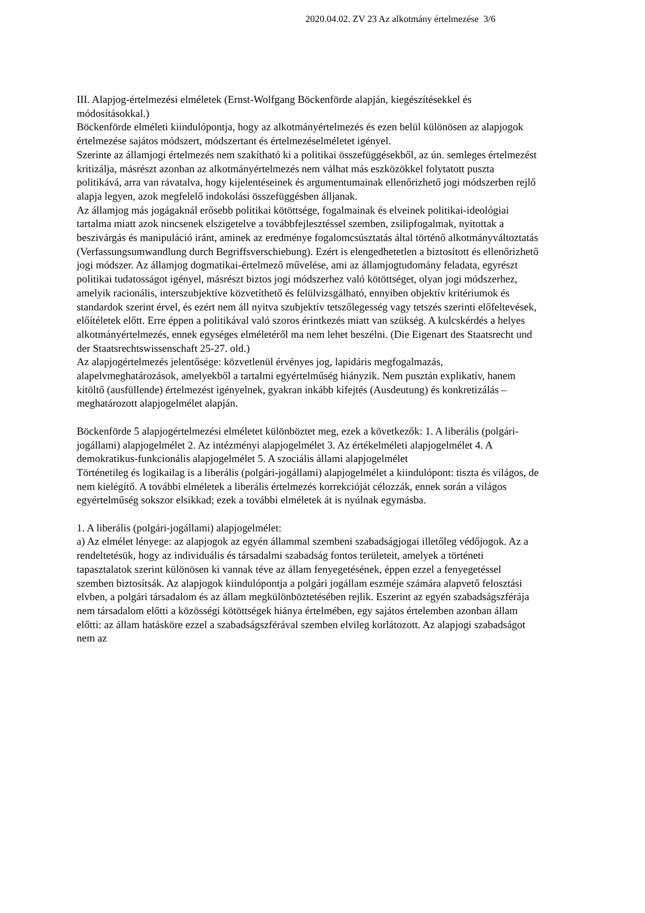2020.04.02. ZV 23 Az alkotmány értelmezése 3/6
III. Alapjog-értelmezési elméletek (Ernst-Wolfgang Böckenförde alapján, kiegészítésekkel és módosításokkal.)
Böckenförde elméleti kiindulópontja, hogy az alkotmányértelmezés és ezen belül különösen az alapjogok értelmezése sajátos módszert, módszertant és értelmezéselméletet igényel.
Szerinte az államjogi értelmezés nem szakítható ki a politikai összefüggésekből, az ún. semleges értelmezést kritizálja, másrészt azonban az alkotmányértelmezés nem válhat más eszközökkel folytatott puszta politikává, arra van rávatalva, hogy kijelentéseinek és argumentumainak ellenőrizhető jogi módszerben rejlő alapja legyen, azok megfelelő indokolási összefüggésben álljanak.
Az államjog más jogágaknál erősebb politikai kötöttsége, fogalmainak és elveinek politikai-ideológiai tartalma miatt azok nincsenek elszigetelve a továbbfejlesztéssel szemben, zsilipfogalmak, nyitottak a beszivárgás és manipuláció iránt, aminek az eredménye fogalomcsúsztatás által történő alkotmányváltoztatás (Verfassungsumwandlung durch Begriffsverschiebung). Ezért is elengedhetetlen a biztosított és ellenőrizhető jogi módszer. Az államjog dogmatikai-értelmező művelése, ami az államjogtudomány feladata, egyrészt politikai tudatosságot igényel, másrészt biztos jogi módszerhez való kötöttséget, olyan jogi módszerhez, amelyik racionális, interszubjektíve közvetíthető és felülvizsgálható, ennyiben objektív kritériumok és standardok szerint érvel, és ezért nem áll nyitva szubjektív tetszőlegesség vagy tetszés szerinti előfeltevések, előítéletek előtt. Erre éppen a politikával való szoros érintkezés miatt van szükség. A kulcskérdés a helyes alkotmányértelmezés, ennek egységes elméletéről ma nem lehet beszélni. (Die Eigenart des Staatsrecht und der Staatsrechtswissenschaft 25-27. old.)
Az alapjogértelmezés jelentősége: közvetlenül érvényes jog, lapidáris megfogalmazás, alapelvmeghatározások, amelyekből a tartalmi egyértelműség hiányzik. Nem pusztán explikatív, hanem kitöltő (ausfüllende) értelmezést igényelnek, gyakran inkább kifejtés (Ausdeutung) és konkretizálás – meghatározott alapjogelmélet alapján.
Böckenförde 5 alapjogértelmezési elméletet különböztet meg, ezek a következők: 1. A liberális (polgári-jogállami) alapjogelmélet 2. Az intézményi alapjogelmélet 3. Az értékelméleti alapjogelmélet 4. A demokratikus-funkcionális alapjogelmélet 5. A szociális állami alapjogelmélet
Történetileg és logikailag is a liberális (polgári-jogállami) alapjogelmélet a kiindulópont: tiszta és világos, de nem kielégítő. A további elméletek a liberális értelmezés korrekcióját célozzák, ennek során a világos egyértelműség sokszor elsikkad; ezek a további elméletek át is nyúlnak egymásba.
1. A liberális (polgári-jogállami) alapjogelmélet:
a) Az elmélet lényege: az alapjogok az egyén állammal szembeni szabadságjogai illetőleg védőjogok. Az a rendeltetésük, hogy az individuális és társadalmi szabadság fontos területeit, amelyek a történeti tapasztalatok szerint különösen ki vannak téve az állam fenyegetésének, éppen ezzel a fenyegetéssel szemben biztosítsák. Az alapjogok kiindulópontja a polgári jogállam eszméje számára alapvető felosztási elvben, a polgári társadalom és az állam megkülönböztetésében rejlik. Eszerint az egyén szabadságszférája nem társadalom előtti a közösségi kötöttségek hiánya értelmében, egy sajátos értelemben azonban állam előtti: az állam hatásköre ezzel a szabadságszférával szemben elvileg korlátozott. Az alapjogi szabadságot nem az